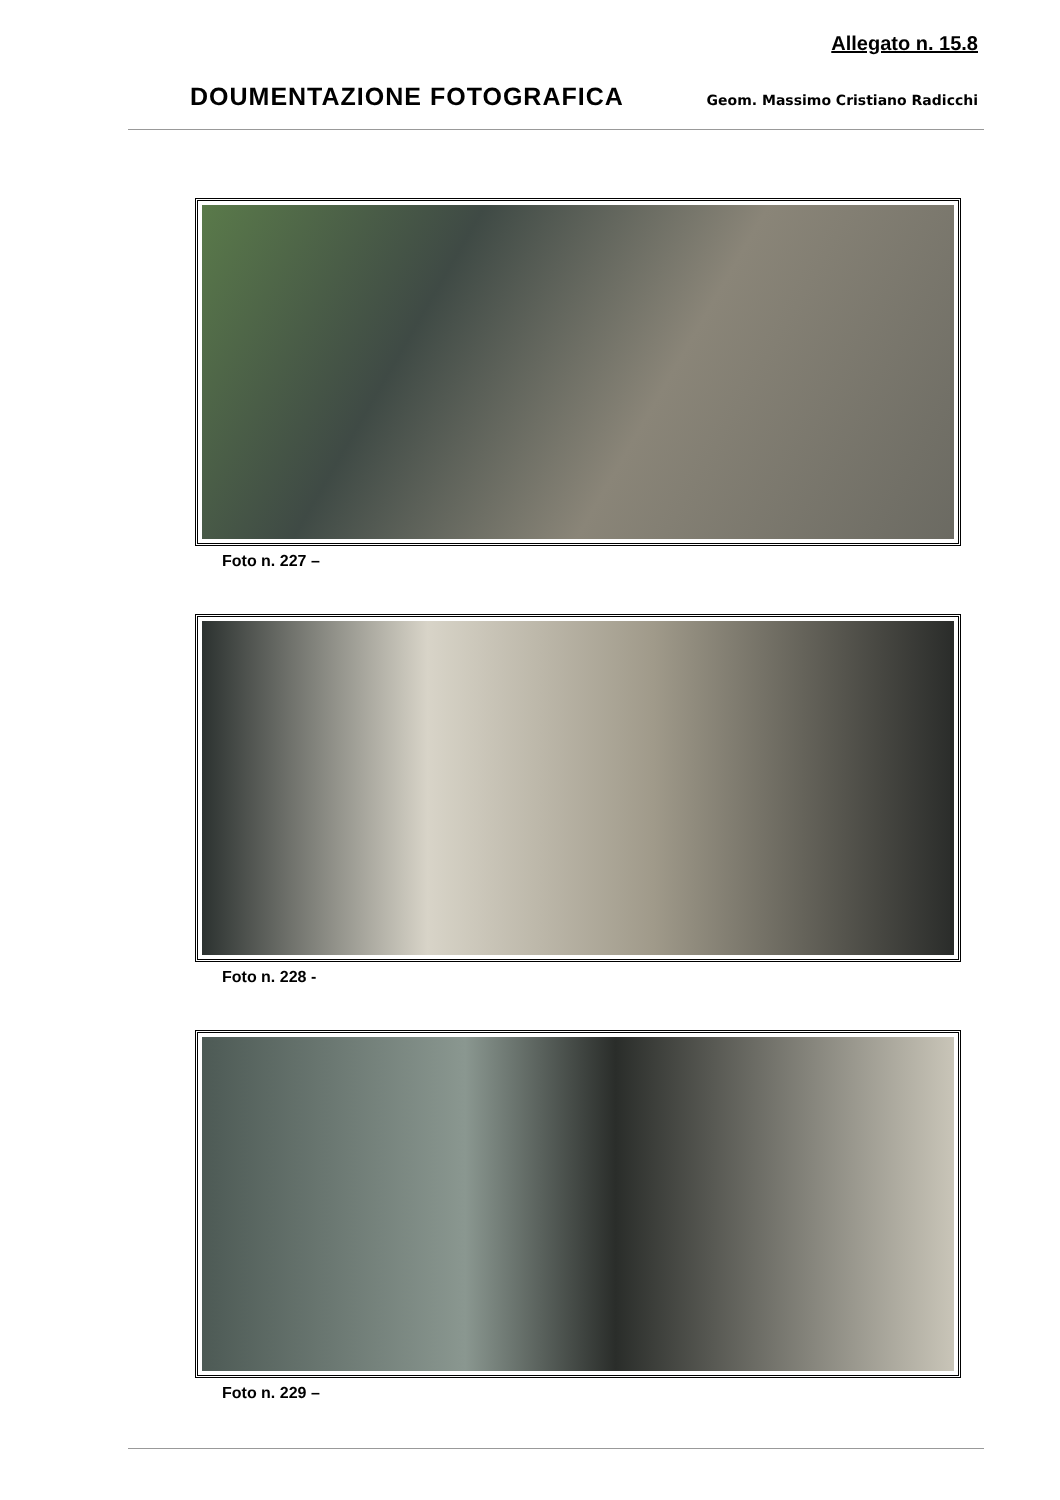Allegato n. 15.8
DOUMENTAZIONE FOTOGRAFICA
Geom. Massimo Cristiano Radicchi
Foto n. 227 –
Foto n. 228 -
Foto n. 229 –